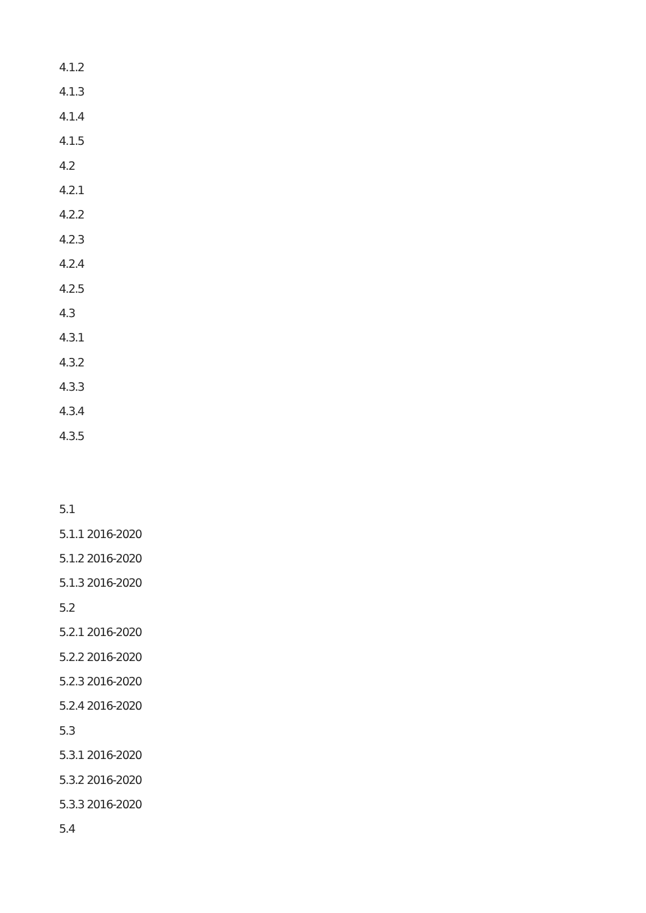4.1.2
4.1.3
4.1.4
4.1.5
4.2
4.2.1
4.2.2
4.2.3
4.2.4
4.2.5
4.3
4.3.1
4.3.2
4.3.3
4.3.4
4.3.5
5.1
5.1.1 2016-2020
5.1.2 2016-2020
5.1.3 2016-2020
5.2
5.2.1 2016-2020
5.2.2 2016-2020
5.2.3 2016-2020
5.2.4 2016-2020
5.3
5.3.1 2016-2020
5.3.2 2016-2020
5.3.3 2016-2020
5.4